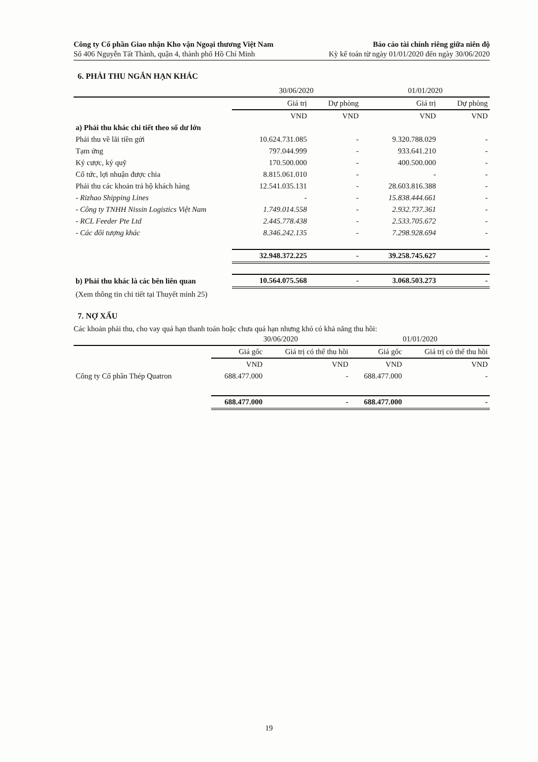Công ty Cổ phần Giao nhận Kho vận Ngoại thương Việt Nam
Số 406 Nguyễn Tất Thành, quận 4, thành phố Hồ Chí Minh
Báo cáo tài chính riêng giữa niên độ
Kỳ kế toán từ ngày 01/01/2020 đến ngày 30/06/2020
6. PHẢI THU NGẮN HẠN KHÁC
| | 30/06/2020 | | 01/01/2020 | |
| --- | --- | --- | --- | --- |
| | Giá trị | Dự phòng | Giá trị | Dự phòng |
| | VND | VND | VND | VND |
| a) Phải thu khác chi tiết theo số dư lớn | | | | |
| Phải thu về lãi tiền gửi | 10.624.731.085 | - | 9.320.788.029 | - |
| Tạm ứng | 797.044.999 | - | 933.641.210 | - |
| Ký cược, ký quỹ | 170.500.000 | - | 400.500.000 | - |
| Cổ tức, lợi nhuận được chia | 8.815.061.010 | - | - | - |
| Phải thu các khoản trả hộ khách hàng | 12.541.035.131 | - | 28.603.816.388 | - |
| - Rizhao Shipping Lines | - | - | 15.838.444.661 | - |
| - Công ty TNHH Nissin Logistics Việt Nam | 1.749.014.558 | - | 2.932.737.361 | - |
| - RCL Feeder Pte Ltd | 2.445.778.438 | - | 2.533.705.672 | - |
| - Các đối tượng khác | 8.346.242.135 | - | 7.298.928.694 | - |
| | 32.948.372.225 | - | 39.258.745.627 | - |
| b) Phải thu khác là các bên liên quan | 10.564.075.568 | - | 3.068.503.273 | - |
| (Xem thông tin chi tiết tại Thuyết minh 25) | | | | |
7. NỢ XẤU
Các khoản phải thu, cho vay quá hạn thanh toán hoặc chưa quá hạn nhưng khó có khả năng thu hồi:
| | 30/06/2020 | | 01/01/2020 | |
| --- | --- | --- | --- | --- |
| | Giá gốc | Giá trị có thể thu hồi | Giá gốc | Giá trị có thể thu hồi |
| | VND | VND | VND | VND |
| Công ty Cổ phần Thép Quatron | 688.477.000 | - | 688.477.000 | - |
| | 688.477.000 | - | 688.477.000 | - |
19